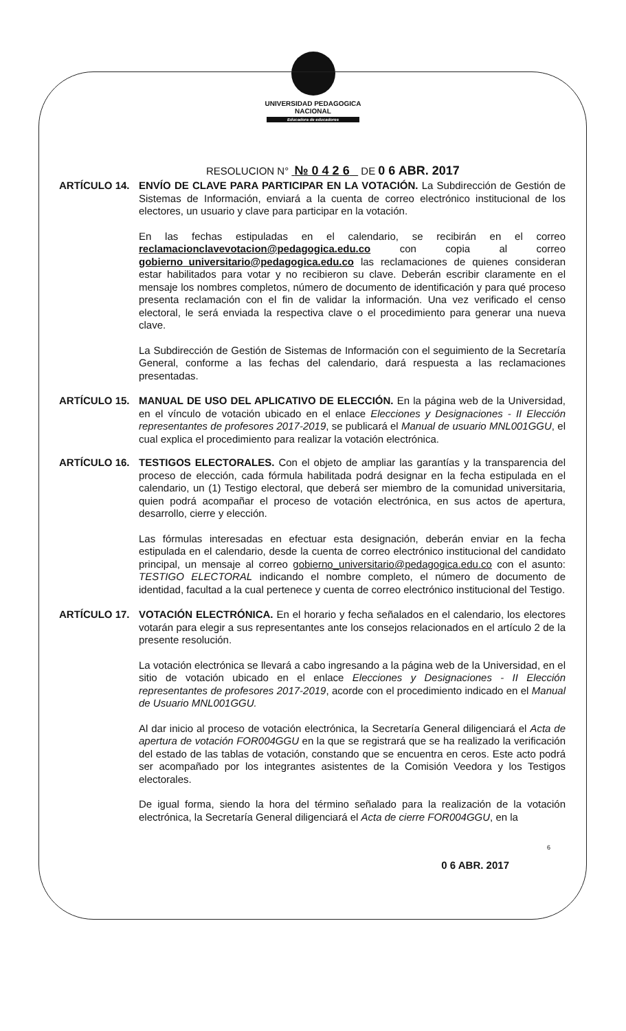UNIVERSIDAD PEDAGOGICA
NACIONAL
Educadora de educadores
RESOLUCION N° № 0 4 2 6 DE 0 6 ABR. 2017
ARTÍCULO 14. ENVÍO DE CLAVE PARA PARTICIPAR EN LA VOTACIÓN. La Subdirección de Gestión de Sistemas de Información, enviará a la cuenta de correo electrónico institucional de los electores, un usuario y clave para participar en la votación.
En las fechas estipuladas en el calendario, se recibirán en el correo reclamacionclavevotacion@pedagogica.edu.co con copia al correo gobierno_universitario@pedagogica.edu.co las reclamaciones de quienes consideran estar habilitados para votar y no recibieron su clave. Deberán escribir claramente en el mensaje los nombres completos, número de documento de identificación y para qué proceso presenta reclamación con el fin de validar la información. Una vez verificado el censo electoral, le será enviada la respectiva clave o el procedimiento para generar una nueva clave.
La Subdirección de Gestión de Sistemas de Información con el seguimiento de la Secretaría General, conforme a las fechas del calendario, dará respuesta a las reclamaciones presentadas.
ARTÍCULO 15. MANUAL DE USO DEL APLICATIVO DE ELECCIÓN. En la página web de la Universidad, en el vínculo de votación ubicado en el enlace Elecciones y Designaciones - II Elección representantes de profesores 2017-2019, se publicará el Manual de usuario MNL001GGU, el cual explica el procedimiento para realizar la votación electrónica.
ARTÍCULO 16. TESTIGOS ELECTORALES. Con el objeto de ampliar las garantías y la transparencia del proceso de elección, cada fórmula habilitada podrá designar en la fecha estipulada en el calendario, un (1) Testigo electoral, que deberá ser miembro de la comunidad universitaria, quien podrá acompañar el proceso de votación electrónica, en sus actos de apertura, desarrollo, cierre y elección.
Las fórmulas interesadas en efectuar esta designación, deberán enviar en la fecha estipulada en el calendario, desde la cuenta de correo electrónico institucional del candidato principal, un mensaje al correo gobierno_universitario@pedagogica.edu.co con el asunto: TESTIGO ELECTORAL indicando el nombre completo, el número de documento de identidad, facultad a la cual pertenece y cuenta de correo electrónico institucional del Testigo.
ARTÍCULO 17. VOTACIÓN ELECTRÓNICA. En el horario y fecha señalados en el calendario, los electores votarán para elegir a sus representantes ante los consejos relacionados en el artículo 2 de la presente resolución.
La votación electrónica se llevará a cabo ingresando a la página web de la Universidad, en el sitio de votación ubicado en el enlace Elecciones y Designaciones - II Elección representantes de profesores 2017-2019, acorde con el procedimiento indicado en el Manual de Usuario MNL001GGU.
Al dar inicio al proceso de votación electrónica, la Secretaría General diligenciará el Acta de apertura de votación FOR004GGU en la que se registrará que se ha realizado la verificación del estado de las tablas de votación, constando que se encuentra en ceros. Este acto podrá ser acompañado por los integrantes asistentes de la Comisión Veedora y los Testigos electorales.
De igual forma, siendo la hora del término señalado para la realización de la votación electrónica, la Secretaría General diligenciará el Acta de cierre FOR004GGU, en la
6
0 6 ABR. 2017